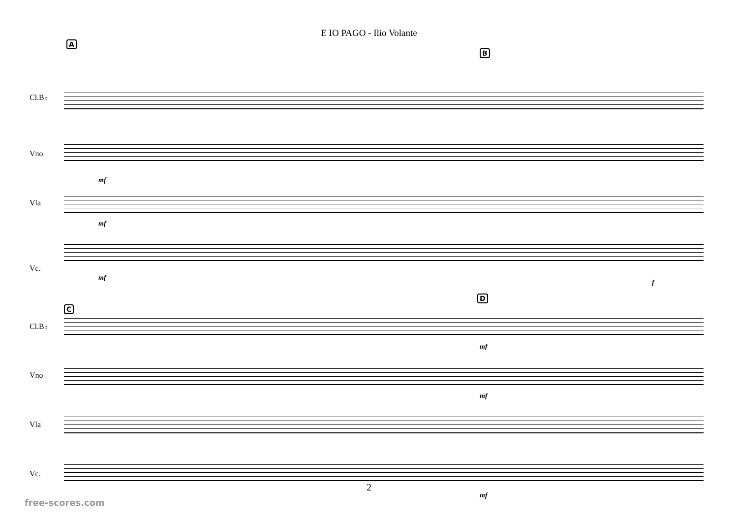E IO PAGO - Ilio Volante
A
B
Cl.B♭
Vno
mf
Vla
mf
Vc.
mf
f
C
D
Cl.B♭
mf
Vno
mf
Vla
Vc.
mf
2
free-scores.com